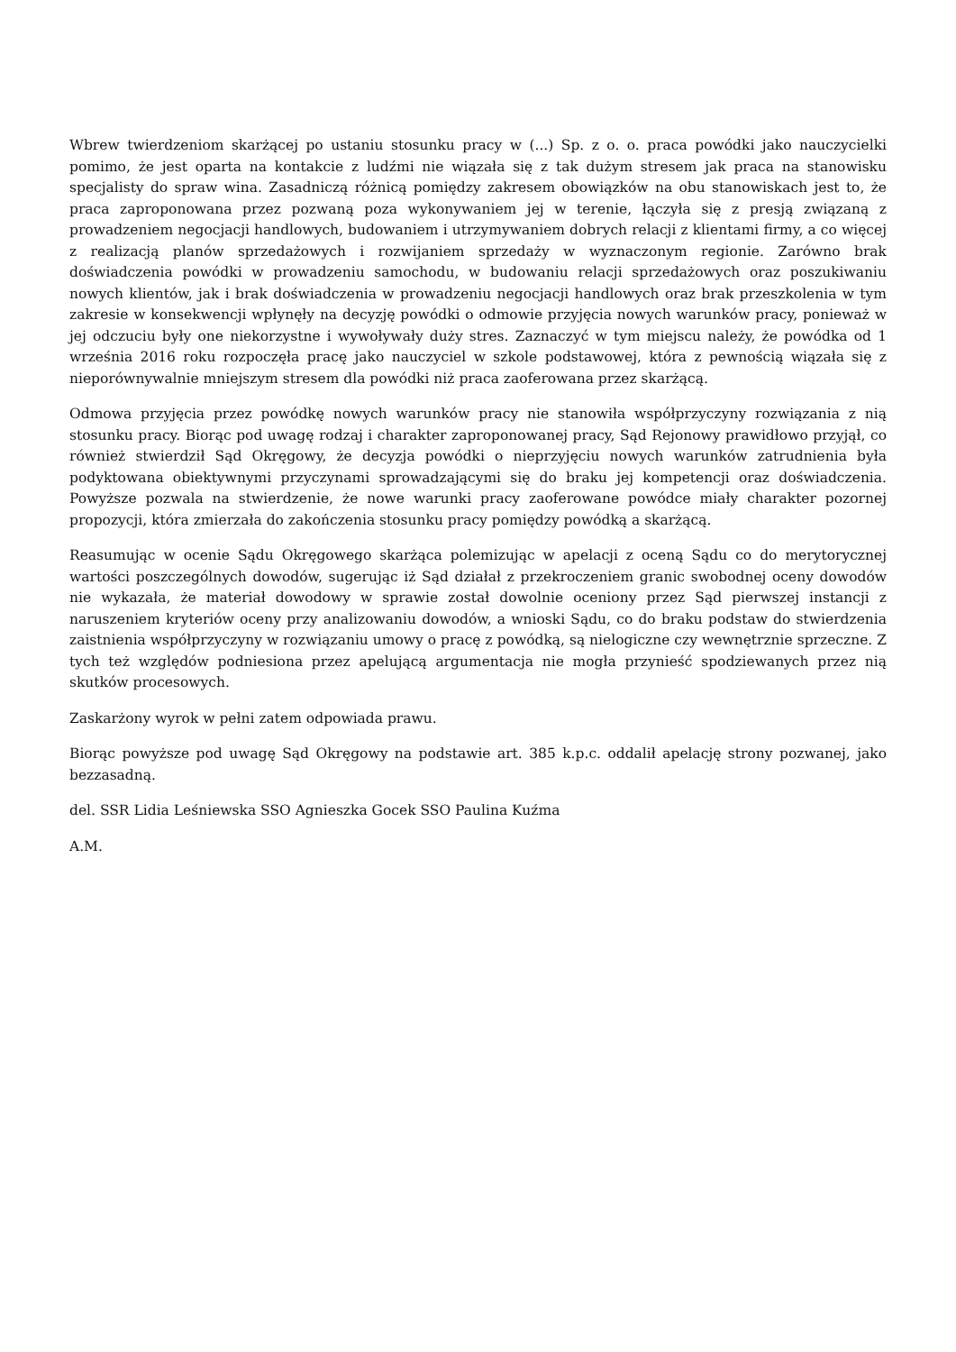Wbrew twierdzeniom skarżącej po ustaniu stosunku pracy w (...) Sp. z o. o. praca powódki jako nauczycielki pomimo, że jest oparta na kontakcie z ludźmi nie wiązała się z tak dużym stresem jak praca na stanowisku specjalisty do spraw wina. Zasadniczą różnicą pomiędzy zakresem obowiązków na obu stanowiskach jest to, że praca zaproponowana przez pozwaną poza wykonywaniem jej w terenie, łączyła się z presją związaną z prowadzeniem negocjacji handlowych, budowaniem i utrzymywaniem dobrych relacji z klientami firmy, a co więcej z realizacją planów sprzedażowych i rozwijaniem sprzedaży w wyznaczonym regionie. Zarówno brak doświadczenia powódki w prowadzeniu samochodu, w budowaniu relacji sprzedażowych oraz poszukiwaniu nowych klientów, jak i brak doświadczenia w prowadzeniu negocjacji handlowych oraz brak przeszkolenia w tym zakresie w konsekwencji wpłynęły na decyzję powódki o odmowie przyjęcia nowych warunków pracy, ponieważ w jej odczuciu były one niekorzystne i wywoływały duży stres. Zaznaczyć w tym miejscu należy, że powódka od 1 września 2016 roku rozpoczęła pracę jako nauczyciel w szkole podstawowej, która z pewnością wiązała się z nieporównywalnie mniejszym stresem dla powódki niż praca zaoferowana przez skarżącą.
Odmowa przyjęcia przez powódkę nowych warunków pracy nie stanowiła współprzyczyny rozwiązania z nią stosunku pracy. Biorąc pod uwagę rodzaj i charakter zaproponowanej pracy, Sąd Rejonowy prawidłowo przyjął, co również stwierdził Sąd Okręgowy, że decyzja powódki o nieprzyjęciu nowych warunków zatrudnienia była podyktowana obiektywnymi przyczynami sprowadzającymi się do braku jej kompetencji oraz doświadczenia. Powyższe pozwala na stwierdzenie, że nowe warunki pracy zaoferowane powódce miały charakter pozornej propozycji, która zmierzała do zakończenia stosunku pracy pomiędzy powódką a skarżącą.
Reasumując w ocenie Sądu Okręgowego skarżąca polemizując w apelacji z oceną Sądu co do merytorycznej wartości poszczególnych dowodów, sugerując iż Sąd działał z przekroczeniem granic swobodnej oceny dowodów nie wykazała, że materiał dowodowy w sprawie został dowolnie oceniony przez Sąd pierwszej instancji z naruszeniem kryteriów oceny przy analizowaniu dowodów, a wnioski Sądu, co do braku podstaw do stwierdzenia zaistnienia współprzyczyny w rozwiązaniu umowy o pracę z powódką, są nielogiczne czy wewnętrznie sprzeczne. Z tych też względów podniesiona przez apelującą argumentacja nie mogła przynieść spodziewanych przez nią skutków procesowych.
Zaskarżony wyrok w pełni zatem odpowiada prawu.
Biorąc powyższe pod uwagę Sąd Okręgowy na podstawie art. 385 k.p.c. oddalił apelację strony pozwanej, jako bezzasadną.
del. SSR Lidia Leśniewska SSO Agnieszka Gocek SSO Paulina Kuźma
A.M.